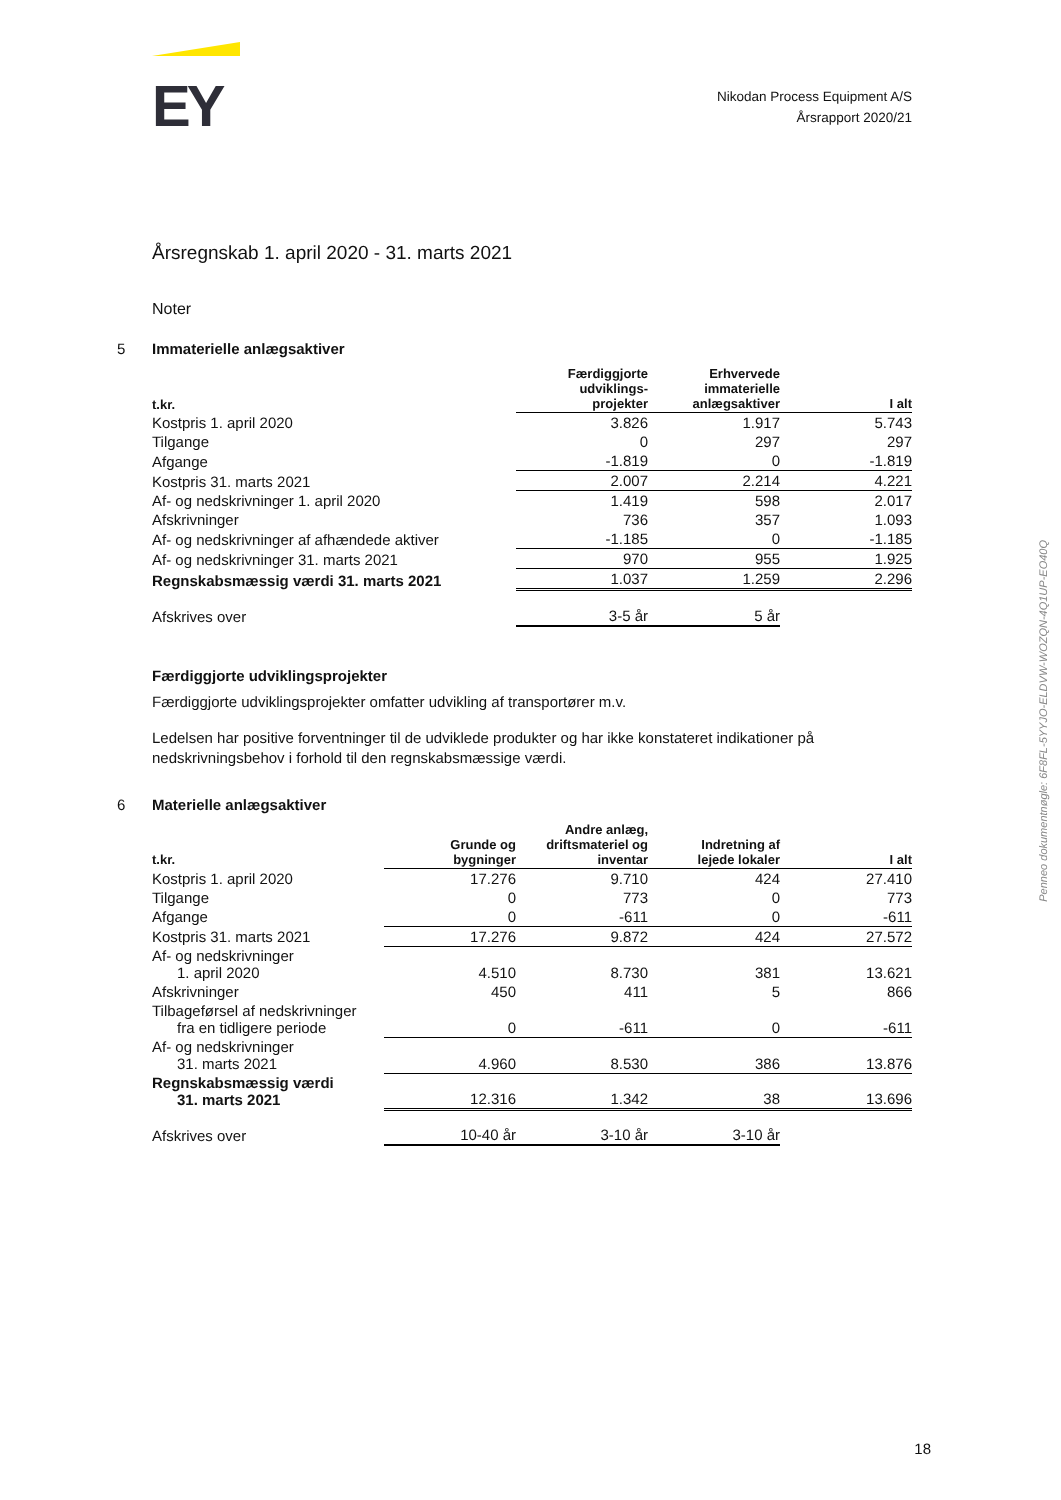EY
Nikodan Process Equipment A/S
Årsrapport 2020/21
Årsregnskab 1. april 2020 - 31. marts 2021
Noter
5 Immaterielle anlægsaktiver
| t.kr. | Færdiggjorte udviklings-projekter | Erhvervede immaterielle anlægsaktiver | I alt |
| --- | --- | --- | --- |
| Kostpris 1. april 2020 | 3.826 | 1.917 | 5.743 |
| Tilgange | 0 | 297 | 297 |
| Afgange | -1.819 | 0 | -1.819 |
| Kostpris 31. marts 2021 | 2.007 | 2.214 | 4.221 |
| Af- og nedskrivninger 1. april 2020 | 1.419 | 598 | 2.017 |
| Afskrivninger | 736 | 357 | 1.093 |
| Af- og nedskrivninger af afhændede aktiver | -1.185 | 0 | -1.185 |
| Af- og nedskrivninger 31. marts 2021 | 970 | 955 | 1.925 |
| Regnskabsmæssig værdi 31. marts 2021 | 1.037 | 1.259 | 2.296 |
| Afskrives over | 3-5 år | 5 år | |
Færdiggjorte udviklingsprojekter
Færdiggjorte udviklingsprojekter omfatter udvikling af transportører m.v.
Ledelsen har positive forventninger til de udviklede produkter og har ikke konstateret indikationer på nedskrivningsbehov i forhold til den regnskabsmæssige værdi.
6 Materielle anlægsaktiver
| t.kr. | Grunde og bygninger | Andre anlæg, driftsmateriel og inventar | Indretning af lejede lokaler | I alt |
| --- | --- | --- | --- | --- |
| Kostpris 1. april 2020 | 17.276 | 9.710 | 424 | 27.410 |
| Tilgange | 0 | 773 | 0 | 773 |
| Afgange | 0 | -611 | 0 | -611 |
| Kostpris 31. marts 2021 | 17.276 | 9.872 | 424 | 27.572 |
| Af- og nedskrivninger 1. april 2020 | 4.510 | 8.730 | 381 | 13.621 |
| Afskrivninger | 450 | 411 | 5 | 866 |
| Tilbageførsel af nedskrivninger fra en tidligere periode | 0 | -611 | 0 | -611 |
| Af- og nedskrivninger 31. marts 2021 | 4.960 | 8.530 | 386 | 13.876 |
| Regnskabsmæssig værdi 31. marts 2021 | 12.316 | 1.342 | 38 | 13.696 |
| Afskrives over | 10-40 år | 3-10 år | 3-10 år | |
Penneo dokumentnøgle: 6F8FL-5YYJO-ELDVW-WOZQN-4Q1UP-EO40Q
18